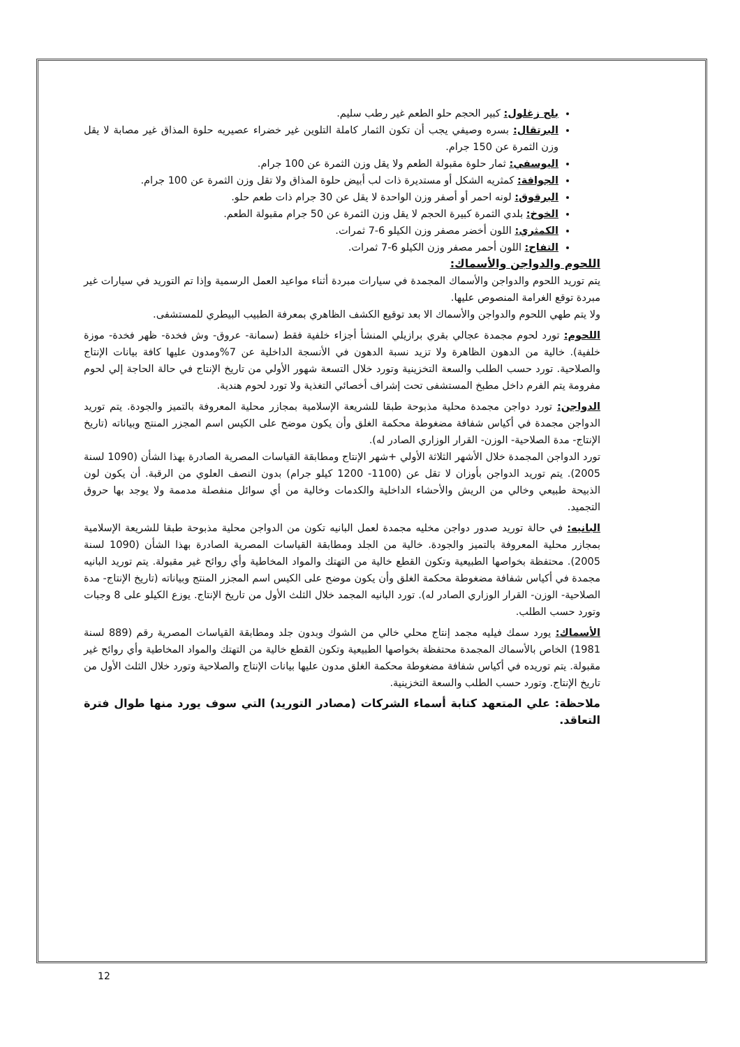بلح زغلول: كبير الحجم حلو الطعم غير رطب سليم.
البرتقال: بسره وصيفي يجب أن تكون الثمار كاملة التلوين غير خضراء عصيريه حلوة المذاق غير مصابة لا يقل وزن الثمرة عن 150 جرام.
اليوسفي: ثمار حلوة مقبولة الطعم ولا يقل وزن الثمرة عن 100 جرام.
الجوافة: كمثريه الشكل أو مستديرة ذات لب أبيض حلوة المذاق ولا تقل وزن الثمرة عن 100 جرام.
البرقوق: لونه احمر أو أصفر وزن الواحدة لا يقل عن 30 جرام ذات طعم حلو.
الخوخ: بلدي الثمرة كبيرة الحجم لا يقل وزن الثمرة عن 50 جرام مقبولة الطعم.
الكمثري: اللون أخضر مصفر وزن الكيلو 6-7 ثمرات.
التفاح: اللون أحمر مصفر وزن الكيلو 6-7 ثمرات.
اللحوم والدواجن والأسماك:
يتم توريد اللحوم والدواجن والأسماك المجمدة في سيارات مبردة أثناء مواعيد العمل الرسمية وإذا تم التوريد في سيارات غير مبردة توقع الغرامة المنصوص عليها.
ولا يتم طهي اللحوم والدواجن والأسماك الا بعد توقيع الكشف الظاهري بمعرفة الطبيب البيطري للمستشفى.
اللحوم: تورد لحوم مجمدة عجالي بقري برازيلي المنشأ أجزاء خلفية فقط (سمانة- عروق- وش فخدة- ظهر فخدة- موزة خلفية). خالية من الدهون الظاهرة ولا تزيد نسبة الدهون في الأنسجة الداخلية عن 7%ومدون عليها كافة بيانات الإنتاج والصلاحية. تورد حسب الطلب والسعة التخزينية وتورد خلال التسعة شهور الأولي من تاريخ الإنتاج في حالة الحاجة إلي لحوم مفرومة يتم الفرم داخل مطبخ المستشفى تحت إشراف أخصائي التغذية ولا تورد لحوم هندية.
الدواجن: تورد دواجن مجمدة محلية مذبوحة طبقا للشريعة الإسلامية بمجازر محلية المعروفة بالتميز والجودة. يتم توريد الدواجن مجمدة في أكياس شفافة مضغوطة محكمة الغلق وأن يكون موضح على الكيس اسم المجزر المنتج وبياناته (تاريخ الإنتاج- مدة الصلاحية- الوزن- القرار الوزاري الصادر له).
تورد الدواجن المجمدة خلال الأشهر الثلاثة الأولي +شهر الإنتاج ومطابقة القياسات المصرية الصادرة بهذا الشأن (1090 لسنة 2005). يتم توريد الدواجن بأوزان لا تقل عن (1100- 1200 كيلو جرام) بدون النصف العلوي من الرقبة. أن يكون لون الذبيحة طبيعي وخالي من الريش والأحشاء الداخلية والكدمات وخالية من أي سوائل منفصلة مدممة ولا يوجد بها حروق التجميد.
البانيه: في حالة توريد صدور دواجن مخليه مجمدة لعمل البانيه تكون من الدواجن محلية مذبوحة طبقا للشريعة الإسلامية بمجازر محلية المعروفة بالتميز والجودة. خالية من الجلد ومطابقة القياسات المصرية الصادرة بهذا الشأن (1090 لسنة 2005). محتفظة بخواصها الطبيعية وتكون القطع خالية من التهتك والمواد المخاطية وأي روائح غير مقبولة. يتم توريد البانيه مجمدة في أكياس شفافة مضغوطة محكمة الغلق وأن يكون موضح على الكيس اسم المجزر المنتج وبياناته (تاريخ الإنتاج- مدة الصلاحية- الوزن- القرار الوزاري الصادر له). تورد البانيه المجمد خلال الثلث الأول من تاريخ الإنتاج. يوزع الكيلو على 8 وجبات وتورد حسب الطلب.
الأسماك: يورد سمك فيليه مجمد إنتاج محلي خالي من الشوك وبدون جلد ومطابقة القياسات المصرية رقم (889 لسنة 1981) الخاص بالأسماك المجمدة محتفظة بخواصها الطبيعية وتكون القطع خالية من التهتك والمواد المخاطية وأي روائح غير مقبولة. يتم توريده في أكياس شفافة مضغوطة محكمة الغلق مدون عليها بيانات الإنتاج والصلاحية وتورد خلال الثلث الأول من تاريخ الإنتاج. وتورد حسب الطلب والسعة التخزينية.
ملاحظة: علي المتعهد كتابة أسماء الشركات (مصادر التوريد) التي سوف يورد منها طوال فترة التعاقد.
12